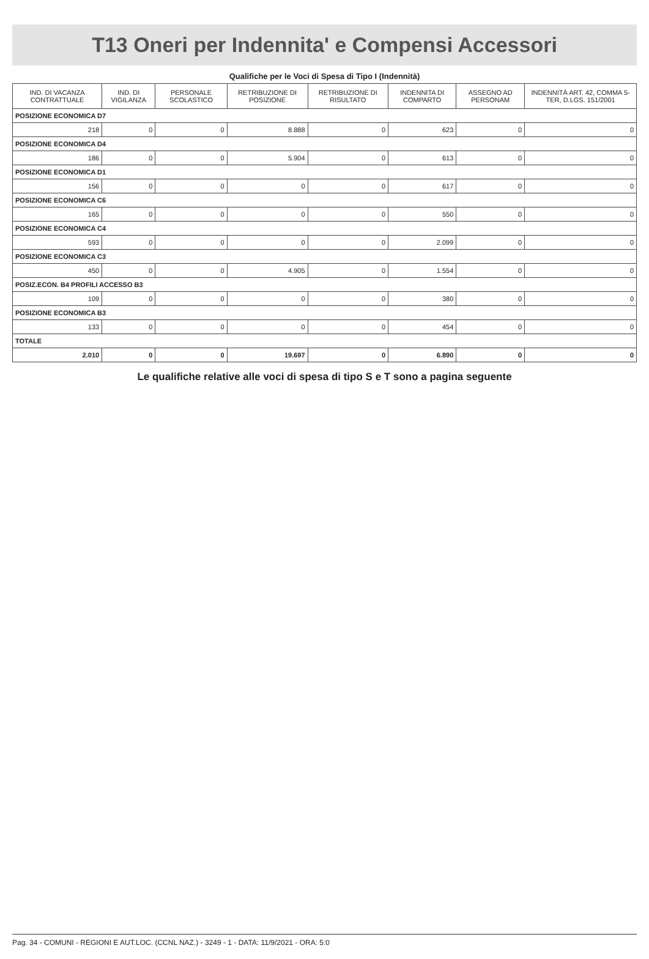T13 Oneri per Indennita' e Compensi Accessori
Qualifiche per le Voci di Spesa di Tipo I (Indennità)
| IND. DI VACANZA CONTRATTUALE | IND. DI VIGILANZA | PERSONALE SCOLASTICO | RETRIBUZIONE DI POSIZIONE | RETRIBUZIONE DI RISULTATO | INDENNITA DI COMPARTO | ASSEGNO AD PERSONAM | INDENNITÀ ART. 42, COMMA 5-TER, D.LGS. 151/2001 |
| --- | --- | --- | --- | --- | --- | --- | --- |
| POSIZIONE ECONOMICA D7 | | | | | | | |
| 218 | 0 | 0 | 8.888 | 0 | 623 | 0 | 0 |
| POSIZIONE ECONOMICA D4 | | | | | | | |
| 186 | 0 | 0 | 5.904 | 0 | 613 | 0 | 0 |
| POSIZIONE ECONOMICA D1 | | | | | | | |
| 156 | 0 | 0 | 0 | 0 | 617 | 0 | 0 |
| POSIZIONE ECONOMICA C6 | | | | | | | |
| 165 | 0 | 0 | 0 | 0 | 550 | 0 | 0 |
| POSIZIONE ECONOMICA C4 | | | | | | | |
| 593 | 0 | 0 | 0 | 0 | 2.099 | 0 | 0 |
| POSIZIONE ECONOMICA C3 | | | | | | | |
| 450 | 0 | 0 | 4.905 | 0 | 1.554 | 0 | 0 |
| POSIZ.ECON. B4 PROFILI ACCESSO B3 | | | | | | | |
| 109 | 0 | 0 | 0 | 0 | 380 | 0 | 0 |
| POSIZIONE ECONOMICA B3 | | | | | | | |
| 133 | 0 | 0 | 0 | 0 | 454 | 0 | 0 |
| TOTALE | | | | | | | |
| 2.010 | 0 | 0 | 19.697 | 0 | 6.890 | 0 | 0 |
Le qualifiche relative alle voci di spesa di tipo S e T sono a pagina seguente
Pag. 34 - COMUNI - REGIONI E AUT.LOC. (CCNL NAZ.) - 3249 - 1 - DATA: 11/9/2021 - ORA: 5:0